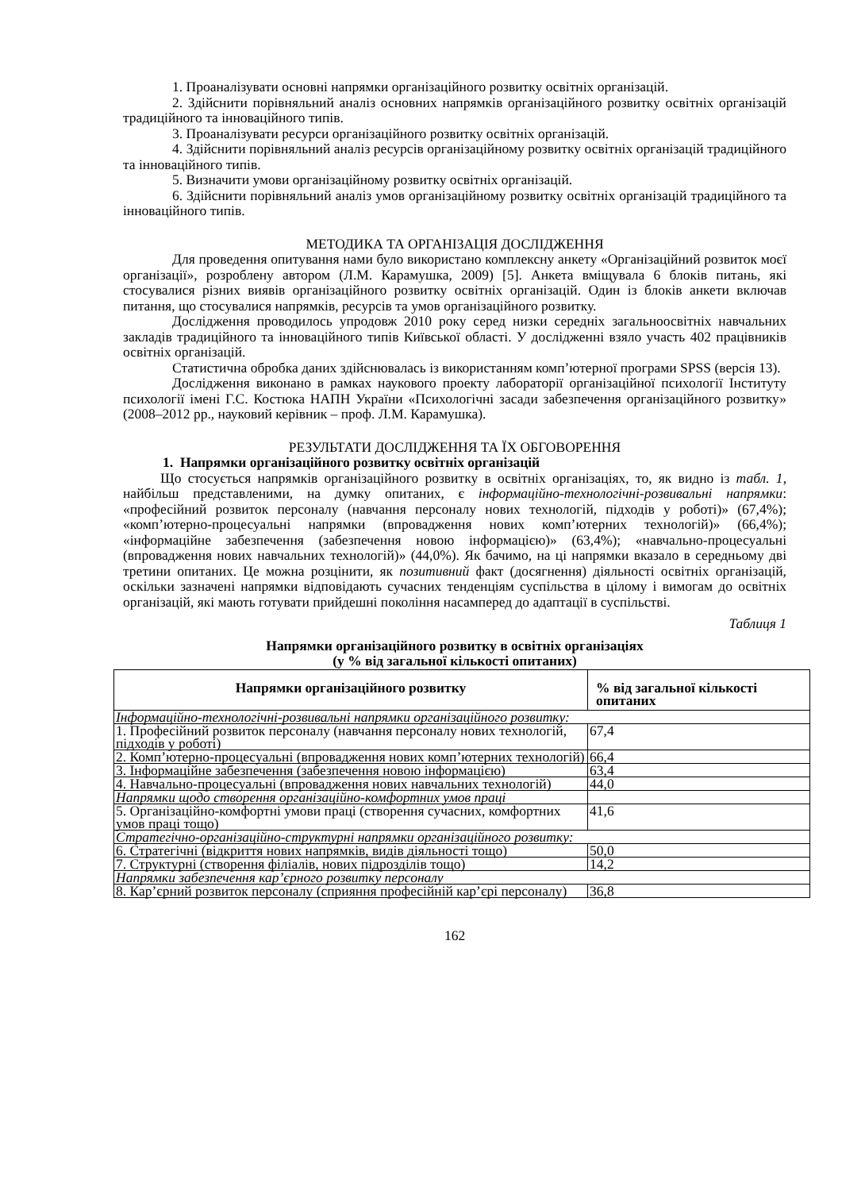1. Проаналізувати основні напрямки організаційного розвитку освітніх організацій.
2. Здійснити порівняльний аналіз основних напрямків організаційного розвитку освітніх організацій традиційного та інноваційного типів.
3. Проаналізувати ресурси організаційного розвитку освітніх організацій.
4. Здійснити порівняльний аналіз ресурсів організаційному розвитку освітніх організацій традиційного та інноваційного типів.
5. Визначити умови організаційному розвитку освітніх організацій.
6. Здійснити порівняльний аналіз умов організаційному розвитку освітніх організацій традиційного та інноваційного типів.
МЕТОДИКА ТА ОРГАНІЗАЦІЯ ДОСЛІДЖЕННЯ
Для проведення опитування нами було використано комплексну анкету «Організаційний розвиток моєї організації», розроблену автором (Л.М. Карамушка, 2009) [5]. Анкета вміщувала 6 блоків питань, які стосувалися різних виявів організаційного розвитку освітніх організацій. Один із блоків анкети включав питання, що стосувалися напрямків, ресурсів та умов організаційного розвитку.
Дослідження проводилось упродовж 2010 року серед низки середніх загальноосвітніх навчальних закладів традиційного та інноваційного типів Київської області. У дослідженні взяло участь 402 працівників освітніх організацій.
Статистична обробка даних здійснювалась із використанням комп’ютерної програми SPSS (версія 13).
Дослідження виконано в рамках наукового проекту лабораторії організаційної психології Інституту психології імені Г.С. Костюка НАПН України «Психологічні засади забезпечення організаційного розвитку» (2008–2012 рр., науковий керівник – проф. Л.М. Карамушка).
РЕЗУЛЬТАТИ ДОСЛІДЖЕННЯ ТА ЇХ ОБГОВОРЕННЯ
1. Напрямки організаційного розвитку освітніх організацій
Що стосується напрямків організаційного розвитку в освітніх організаціях, то, як видно із табл. 1, найбільш представленими, на думку опитаних, є інформаційно-технологічні-розвивальні напрямки: «професійний розвиток персоналу (навчання персоналу нових технологій, підходів у роботі)» (67,4%); «комп’ютерно-процесуальні напрямки (впровадження нових комп’ютерних технологій)» (66,4%); «інформаційне забезпечення (забезпечення новою інформацією)» (63,4%); «навчально-процесуальні (впровадження нових навчальних технологій)» (44,0%). Як бачимо, на ці напрямки вказало в середньому дві третини опитаних. Це можна розцінити, як позитивний факт (досягнення) діяльності освітніх організацій, оскільки зазначені напрямки відповідають сучасних тенденціям суспільства в цілому і вимогам до освітніх організацій, які мають готувати прийдешні покоління насамперед до адаптації в суспільстві.
Таблиця 1
Напрямки організаційного розвитку в освітніх організаціях
(у % від загальної кількості опитаних)
| Напрямки організаційного розвитку | % від загальної кількості опитаних |
| --- | --- |
| Інформаційно-технологічні-розвивальні напрямки організаційного розвитку: | |
| 1. Професійний розвиток персоналу (навчання персоналу нових технологій, підходів у роботі) | 67,4 |
| 2. Комп’ютерно-процесуальні (впровадження нових комп’ютерних технологій) | 66,4 |
| 3. Інформаційне забезпечення (забезпечення новою інформацією) | 63,4 |
| 4. Навчально-процесуальні (впровадження нових навчальних технологій) | 44,0 |
| Напрямки щодо створення організаційно-комфортних умов праці | |
| 5. Організаційно-комфортні умови праці (створення сучасних, комфортних умов праці тощо) | 41,6 |
| Стратегічно-організаційно-структурні напрямки організаційного розвитку: | |
| 6. Стратегічні (відкриття нових напрямків, видів діяльності тощо) | 50,0 |
| 7. Структурні (створення філіалів, нових підрозділів тощо) | 14,2 |
| Напрямки забезпечення кар’єрного розвитку персоналу | |
| 8. Кар’єрний розвиток персоналу (сприяння професійній кар’єрі персоналу) | 36,8 |
162